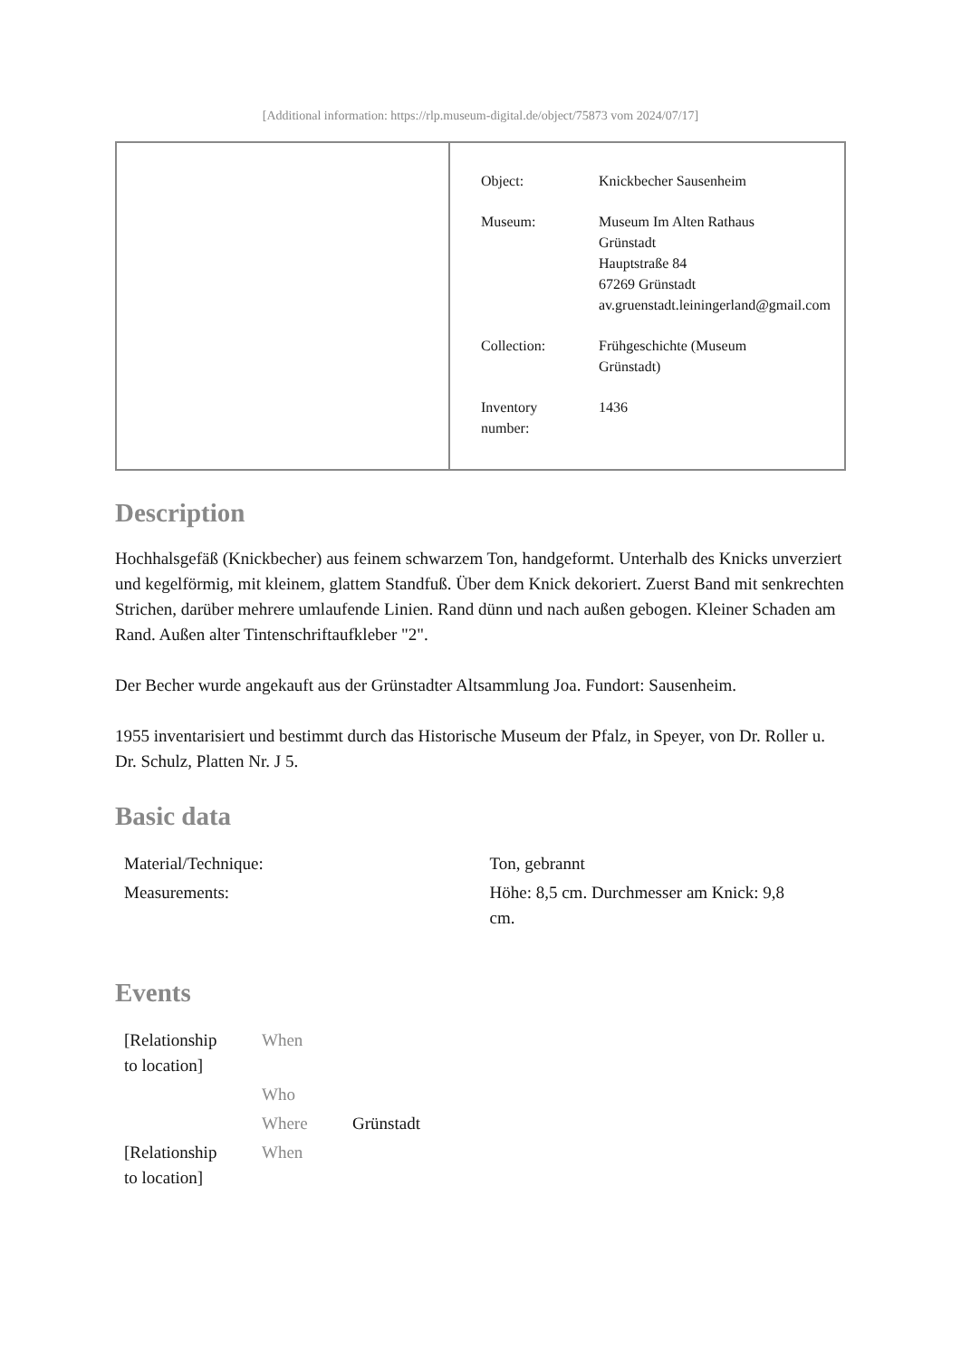[Additional information: https://rlp.museum-digital.de/object/75873 vom 2024/07/17]
| Object: | Knickbecher Sausenheim |
| Museum: | Museum Im Alten Rathaus Grünstadt Hauptstraße 84 67269 Grünstadt av.gruenstadt.leiningerland@gmail.com |
| Collection: | Frühgeschichte (Museum Grünstadt) |
| Inventory number: | 1436 |
Description
Hochhalsgefäß (Knickbecher) aus feinem schwarzem Ton, handgeformt. Unterhalb des Knicks unverziert und kegelförmig, mit kleinem, glattem Standfuß. Über dem Knick dekoriert. Zuerst Band mit senkrechten Strichen, darüber mehrere umlaufende Linien. Rand dünn und nach außen gebogen. Kleiner Schaden am Rand. Außen alter Tintenschriftaufkleber "2".
Der Becher wurde angekauft aus der Grünstadter Altsammlung Joa. Fundort: Sausenheim.
1955 inventarisiert und bestimmt durch das Historische Museum der Pfalz, in Speyer, von Dr. Roller u. Dr. Schulz, Platten Nr. J 5.
Basic data
| Material/Technique: | Ton, gebrannt |
| Measurements: | Höhe: 8,5 cm. Durchmesser am Knick: 9,8 cm. |
Events
| [Relationship to location] | When | |
| | Who | |
| | Where | Grünstadt |
| [Relationship to location] | When | |